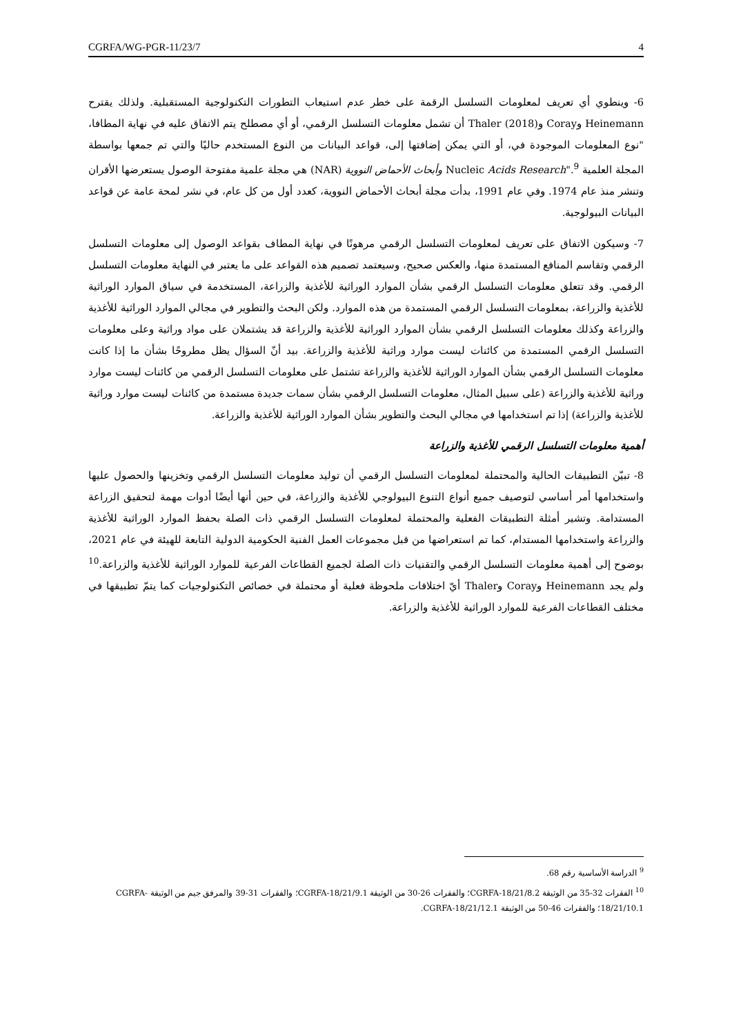CGRFA/WG-PGR-11/23/7 4
6- وينطوي أي تعريف لمعلومات التسلسل الرقمة على خطر عدم استيعاب التطورات التكنولوجية المستقبلية. ولذلك يقترح Heinemann وCoray وThaler (2018) أن تشمل معلومات التسلسل الرقمي، أو أي مصطلح يتم الاتفاق عليه في نهاية المطافا، "نوع المعلومات الموجودة في، أو التي يمكن إضافتها إلى، قواعد البيانات من النوع المستخدم حاليًا والتي تم جمعها بواسطة المجلة العلمية Nucleic Acids Research".<sup>9</sup> وأبحاث الأحماض النووية (NAR) هي مجلة علمية مفتوحة الوصول يستعرضها الأقران وتنشر منذ عام 1974. وفي عام 1991، بدأت مجلة أبحاث الأحماض النووية، كعدد أول من كل عام، في نشر لمحة عامة عن قواعد البيانات البيولوجية.
7- وسيكون الاتفاق على تعريف لمعلومات التسلسل الرقمي مرهونًا في نهاية المطاف بقواعد الوصول إلى معلومات التسلسل الرقمي وتقاسم المنافع المستمدة منها، والعكس صحيح، وسيعتمد تصميم هذه القواعد على ما يعتبر في النهاية معلومات التسلسل الرقمي. وقد تتعلق معلومات التسلسل الرقمي بشأن الموارد الوراثية للأغذية والزراعة، المستخدمة في سياق الموارد الوراثية للأغذية والزراعة، بمعلومات التسلسل الرقمي المستمدة من هذه الموارد. ولكن البحث والتطوير في مجالي الموارد الوراثية للأغذية والزراعة وكذلك معلومات التسلسل الرقمي بشأن الموارد الوراثية للأغذية والزراعة قد يشتملان على مواد وراثية وعلى معلومات التسلسل الرقمي المستمدة من كائنات ليست موارد وراثية للأغذية والزراعة. بيد أنّ السؤال يظل مطروحًا بشأن ما إذا كانت معلومات التسلسل الرقمي بشأن الموارد الوراثية للأغذية والزراعة تشتمل على معلومات التسلسل الرقمي من كائنات ليست موارد وراثية للأغذية والزراعة (على سبيل المثال، معلومات التسلسل الرقمي بشأن سمات جديدة مستمدة من كائنات ليست موارد وراثية للأغذية والزراعة) إذا تم استخدامها في مجالي البحث والتطوير بشأن الموارد الوراثية للأغذية والزراعة.
أهمية معلومات التسلسل الرقمي للأغذية والزراعة
8- تبيّن التطبيقات الحالية والمحتملة لمعلومات التسلسل الرقمي أن توليد معلومات التسلسل الرقمي وتخزينها والحصول عليها واستخدامها أمر أساسي لتوصيف جميع أنواع التنوع البيولوجي للأغذية والزراعة، في حين أنها أيضًا أدوات مهمة لتحقيق الزراعة المستدامة. وتشير أمثلة التطبيقات الفعلية والمحتملة لمعلومات التسلسل الرقمي ذات الصلة بحفظ الموارد الوراثية للأغذية والزراعة واستخدامها المستدام، كما تم استعراضها من قبل مجموعات العمل الفنية الحكومية الدولية التابعة للهيئة في عام 2021، بوضوح إلى أهمية معلومات التسلسل الرقمي والتقنيات ذات الصلة لجميع القطاعات الفرعية للموارد الوراثية للأغذية والزراعة.<sup>10</sup> ولم يجد Heinemann وCoray وThaler أيّ اختلافات ملحوظة فعلية أو محتملة في خصائص التكنولوجيات كما يتمّ تطبيقها في مختلف القطاعات الفرعية للموارد الوراثية للأغذية والزراعة.
<sup>9</sup> الدراسة الأساسية رقم 68.
<sup>10</sup> الفقرات 32-35 من الوثيقة CGRFA-18/21/8.2؛ والفقرات 26-30 من الوثيقة CGRFA-18/21/9.1؛ والفقرات 31-39 والمرفق جيم من الوثيقة CGRFA-18/21/10.1؛ والفقرات 46-50 من الوثيقة CGRFA-18/21/12.1.